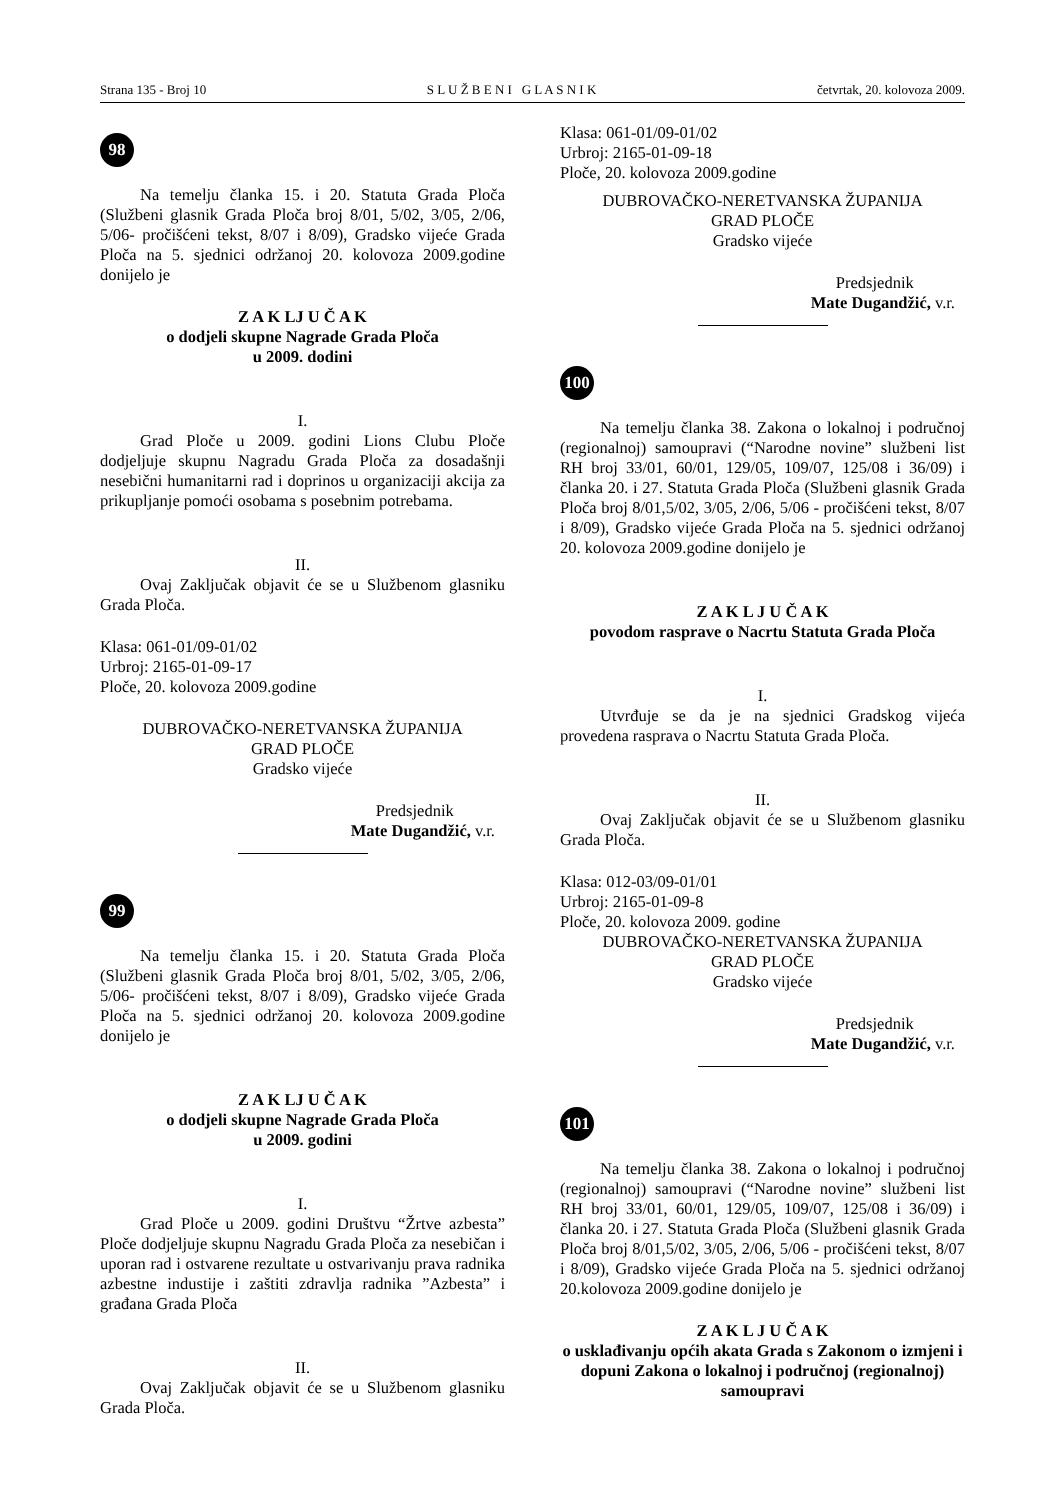Strana 135 - Broj 10 S L U Ž B E N I G L A S N I K četvrtak, 20. kolovoza 2009.
98
Na temelju članka 15. i 20. Statuta Grada Ploča (Službeni glasnik Grada Ploča broj 8/01, 5/02, 3/05, 2/06, 5/06- pročišćeni tekst, 8/07 i 8/09), Gradsko vijeće Grada Ploča na 5. sjednici održanoj 20. kolovoza 2009.godine donijelo je
Z A K LJ U Č A K
o dodjeli skupne Nagrade Grada Ploča
u 2009. dodini
I.
Grad Ploče u 2009. godini Lions Clubu Ploče dodjeljuje skupnu Nagradu Grada Ploča za dosadašnji nesebični humanitarni rad i doprinos u organizaciji akcija za prikupljanje pomoći osobama s posebnim potrebama.
II.
Ovaj Zaključak objavit će se u Službenom glasniku Grada Ploča.
Klasa: 061-01/09-01/02
Urbroj: 2165-01-09-17
Ploče, 20. kolovoza 2009.godine
DUBROVAČKO-NERETVANSKA ŽUPANIJA
GRAD PLOČE
Gradsko vijeće
Predsjednik
Mate Dugandžić, v.r.
99
Na temelju članka 15. i 20. Statuta Grada Ploča (Službeni glasnik Grada Ploča broj 8/01, 5/02, 3/05, 2/06, 5/06- pročišćeni tekst, 8/07 i 8/09), Gradsko vijeće Grada Ploča na 5. sjednici održanoj 20. kolovoza 2009.godine donijelo je
Z A K LJ U Č A K
o dodjeli skupne Nagrade Grada Ploča
u 2009. godini
I.
Grad Ploče u 2009. godini Društvu “Žrtve azbesta” Ploče dodjeljuje skupnu Nagradu Grada Ploča za nesebičan i uporan rad i ostvarene rezultate u ostvarivanju prava radnika azbestne industije i zaštiti zdravlja radnika ”Azbesta” i građana Grada Ploča
II.
Ovaj Zaključak objavit će se u Službenom glasniku Grada Ploča.
Klasa: 061-01/09-01/02
Urbroj: 2165-01-09-18
Ploče, 20. kolovoza 2009.godine
DUBROVAČKO-NERETVANSKA ŽUPANIJA
GRAD PLOČE
Gradsko vijeće
Predsjednik
Mate Dugandžić, v.r.
100
Na temelju članka 38. Zakona o lokalnoj i područnoj (regionalnoj) samoupravi (“Narodne novine” službeni list RH broj 33/01, 60/01, 129/05, 109/07, 125/08 i 36/09) i članka 20. i 27. Statuta Grada Ploča (Službeni glasnik Grada Ploča broj 8/01,5/02, 3/05, 2/06, 5/06 - pročišćeni tekst, 8/07 i 8/09), Gradsko vijeće Grada Ploča na 5. sjednici održanoj 20. kolovoza 2009.godine donijelo je
Z A K L J U Č A K
povodom rasprave o Nacrtu Statuta Grada Ploča
I.
Utvrđuje se da je na sjednici Gradskog vijeća provedena rasprava o Nacrtu Statuta Grada Ploča.
II.
Ovaj Zaključak objavit će se u Službenom glasniku Grada Ploča.
Klasa: 012-03/09-01/01
Urbroj: 2165-01-09-8
Ploče, 20. kolovoza 2009. godine
DUBROVAČKO-NERETVANSKA ŽUPANIJA
GRAD PLOČE
Gradsko vijeće
Predsjednik
Mate Dugandžić, v.r.
101
Na temelju članka 38. Zakona o lokalnoj i područnoj (regionalnoj) samoupravi (“Narodne novine” službeni list RH broj 33/01, 60/01, 129/05, 109/07, 125/08 i 36/09) i članka 20. i 27. Statuta Grada Ploča (Službeni glasnik Grada Ploča broj 8/01,5/02, 3/05, 2/06, 5/06 - pročišćeni tekst, 8/07 i 8/09), Gradsko vijeće Grada Ploča na 5. sjednici održanoj 20.kolovoza 2009.godine donijelo je
Z A K L J U Č A K
o usklađivanju općih akata Grada s Zakonom o izmjeni i dopuni Zakona o lokalnoj i područnoj (regionalnoj) samoupravi